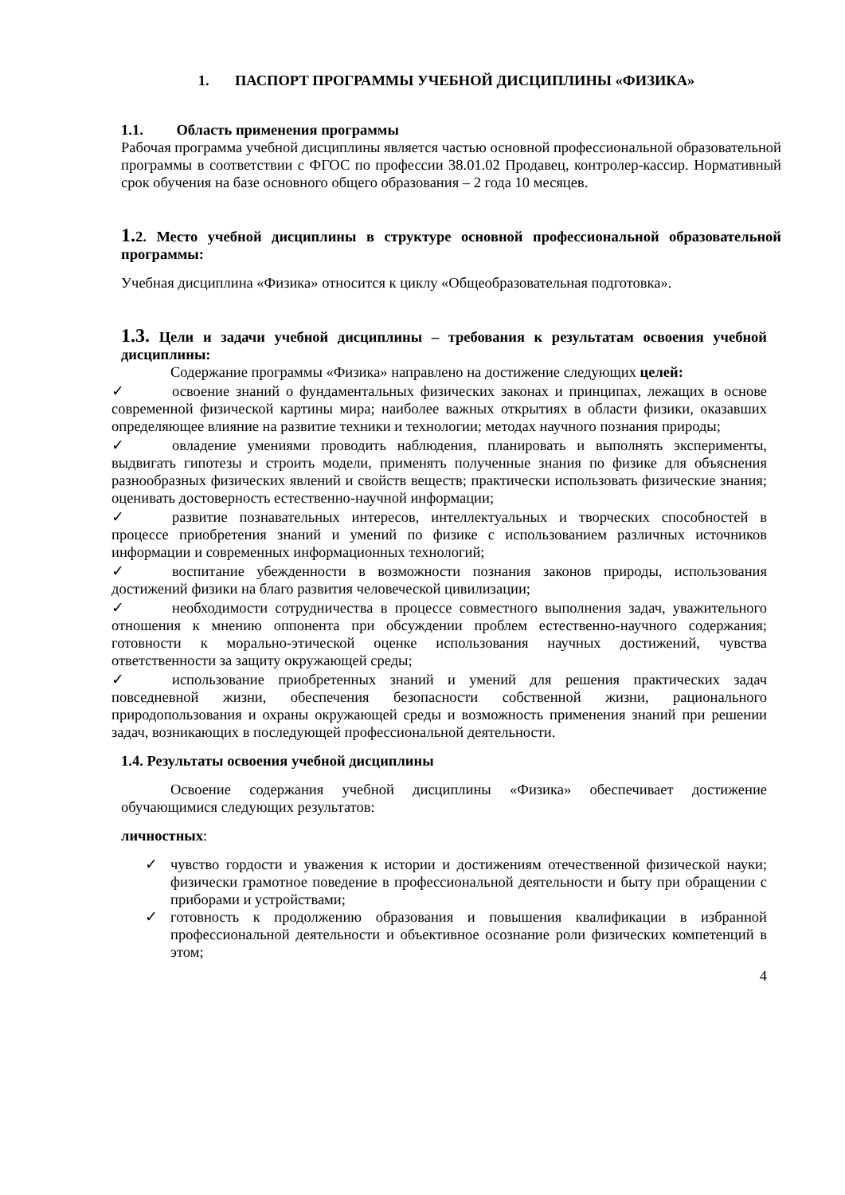1. ПАСПОРТ ПРОГРАММЫ УЧЕБНОЙ ДИСЦИПЛИНЫ «ФИЗИКА»
1.1. Область применения программы
Рабочая программа учебной дисциплины является частью основной профессиональной образовательной программы в соответствии с ФГОС по профессии 38.01.02 Продавец, контролер-кассир. Нормативный срок обучения на базе основного общего образования – 2 года 10 месяцев.
1. 2. Место учебной дисциплины в структуре основной профессиональной образовательной программы:
Учебная дисциплина «Физика» относится к циклу «Общеобразовательная подготовка».
1.3. Цели и задачи учебной дисциплины – требования к результатам освоения учебной дисциплины:
Содержание программы «Физика» направлено на достижение следующих целей:
✓ освоение знаний о фундаментальных физических законах и принципах, лежащих в основе современной физической картины мира; наиболее важных открытиях в области физики, оказавших определяющее влияние на развитие техники и технологии; методах научного познания природы;
✓ овладение умениями проводить наблюдения, планировать и выполнять эксперименты, выдвигать гипотезы и строить модели, применять полученные знания по физике для объяснения разнообразных физических явлений и свойств веществ; практически использовать физические знания; оценивать достоверность естественно-научной информации;
✓ развитие познавательных интересов, интеллектуальных и творческих способностей в процессе приобретения знаний и умений по физике с использованием различных источников информации и современных информационных технологий;
✓ воспитание убежденности в возможности познания законов природы, использования достижений физики на благо развития человеческой цивилизации;
✓ необходимости сотрудничества в процессе совместного выполнения задач, уважительного отношения к мнению оппонента при обсуждении проблем естественно-научного содержания; готовности к морально-этической оценке использования научных достижений, чувства ответственности за защиту окружающей среды;
✓ использование приобретенных знаний и умений для решения практических задач повседневной жизни, обеспечения безопасности собственной жизни, рационального природопользования и охраны окружающей среды и возможность применения знаний при решении задач, возникающих в последующей профессиональной деятельности.
1.4. Результаты освоения учебной дисциплины
Освоение содержания учебной дисциплины «Физика» обеспечивает достижение обучающимися следующих результатов:
личностных:
✓ чувство гордости и уважения к истории и достижениям отечественной физической науки; физически грамотное поведение в профессиональной деятельности и быту при обращении с приборами и устройствами;
✓ готовность к продолжению образования и повышения квалификации в избранной профессиональной деятельности и объективное осознание роли физических компетенций в этом;
4